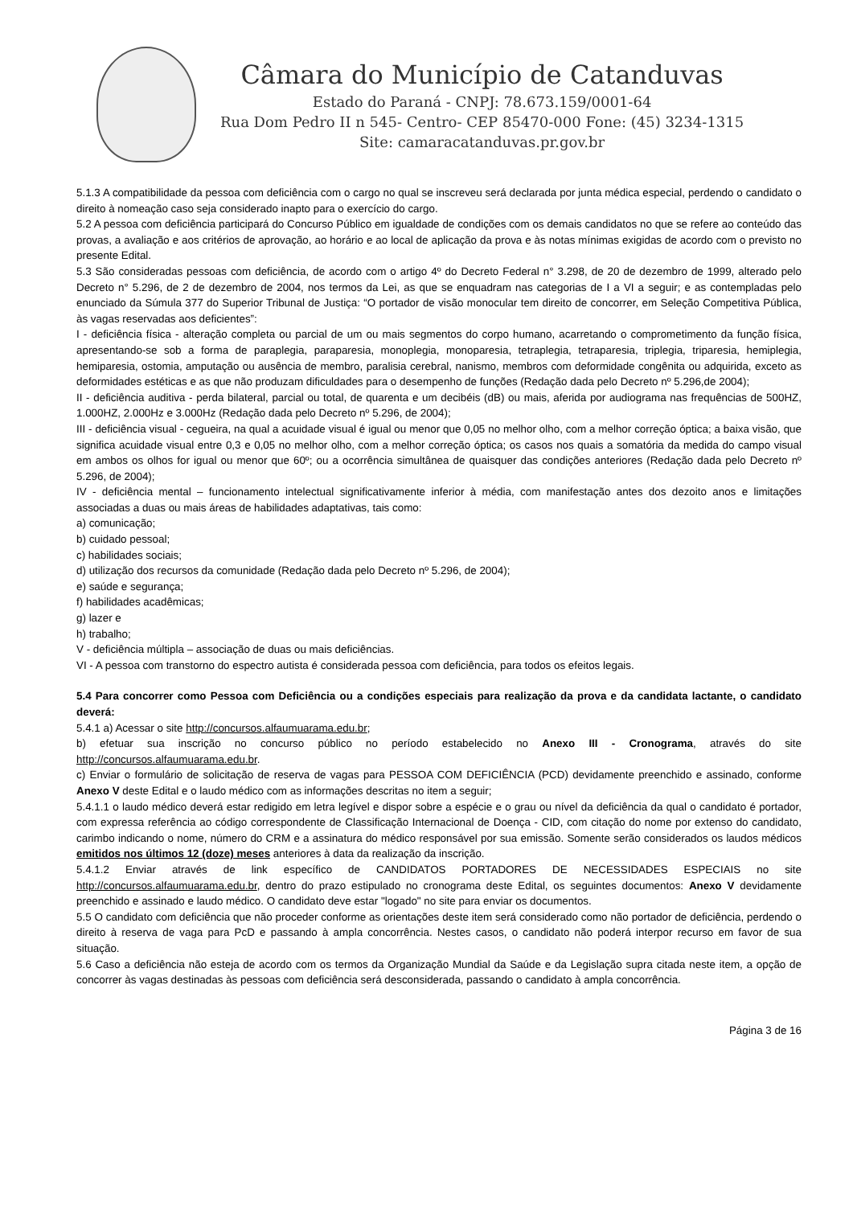Câmara do Município de Catanduvas
Estado do Paraná - CNPJ: 78.673.159/0001-64
Rua Dom Pedro II n 545- Centro- CEP 85470-000 Fone: (45) 3234-1315
Site: camaracatanduvas.pr.gov.br
5.1.3 A compatibilidade da pessoa com deficiência com o cargo no qual se inscreveu será declarada por junta médica especial, perdendo o candidato o direito à nomeação caso seja considerado inapto para o exercício do cargo.
5.2 A pessoa com deficiência participará do Concurso Público em igualdade de condições com os demais candidatos no que se refere ao conteúdo das provas, a avaliação e aos critérios de aprovação, ao horário e ao local de aplicação da prova e às notas mínimas exigidas de acordo com o previsto no presente Edital.
5.3 São consideradas pessoas com deficiência, de acordo com o artigo 4º do Decreto Federal n° 3.298, de 20 de dezembro de 1999, alterado pelo Decreto n° 5.296, de 2 de dezembro de 2004, nos termos da Lei, as que se enquadram nas categorias de I a VI a seguir; e as contempladas pelo enunciado da Súmula 377 do Superior Tribunal de Justiça: “O portador de visão monocular tem direito de concorrer, em Seleção Competitiva Pública, às vagas reservadas aos deficientes”:
I - deficiência física - alteração completa ou parcial de um ou mais segmentos do corpo humano, acarretando o comprometimento da função física, apresentando-se sob a forma de paraplegia, paraparesia, monoplegia, monoparesia, tetraplegia, tetraparesia, triplegia, triparesia, hemiplegia, hemiparesia, ostomia, amputação ou ausência de membro, paralisia cerebral, nanismo, membros com deformidade congênita ou adquirida, exceto as deformidades estéticas e as que não produzam dificuldades para o desempenho de funções (Redação dada pelo Decreto nº 5.296,de 2004);
II - deficiência auditiva - perda bilateral, parcial ou total, de quarenta e um decibéis (dB) ou mais, aferida por audiograma nas frequências de 500HZ, 1.000HZ, 2.000Hz e 3.000Hz (Redação dada pelo Decreto nº 5.296, de 2004);
III - deficiência visual - cegueira, na qual a acuidade visual é igual ou menor que 0,05 no melhor olho, com a melhor correção óptica; a baixa visão, que significa acuidade visual entre 0,3 e 0,05 no melhor olho, com a melhor correção óptica; os casos nos quais a somatória da medida do campo visual em ambos os olhos for igual ou menor que 60º; ou a ocorrência simultânea de quaisquer das condições anteriores (Redação dada pelo Decreto nº 5.296, de 2004);
IV - deficiência mental – funcionamento intelectual significativamente inferior à média, com manifestação antes dos dezoito anos e limitações associadas a duas ou mais áreas de habilidades adaptativas, tais como:
a) comunicação;
b) cuidado pessoal;
c) habilidades sociais;
d) utilização dos recursos da comunidade (Redação dada pelo Decreto nº 5.296, de 2004);
e) saúde e segurança;
f) habilidades acadêmicas;
g) lazer e
h) trabalho;
V - deficiência múltipla – associação de duas ou mais deficiências.
VI - A pessoa com transtorno do espectro autista é considerada pessoa com deficiência, para todos os efeitos legais.
5.4 Para concorrer como Pessoa com Deficiência ou a condições especiais para realização da prova e da candidata lactante, o candidato deverá:
5.4.1 a) Acessar o site http://concursos.alfaumuarama.edu.br;
b) efetuar sua inscrição no concurso público no período estabelecido no Anexo III - Cronograma, através do site http://concursos.alfaumuarama.edu.br.
c) Enviar o formulário de solicitação de reserva de vagas para PESSOA COM DEFICIÊNCIA (PCD) devidamente preenchido e assinado, conforme Anexo V deste Edital e o laudo médico com as informações descritas no item a seguir;
5.4.1.1 o laudo médico deverá estar redigido em letra legível e dispor sobre a espécie e o grau ou nível da deficiência da qual o candidato é portador, com expressa referência ao código correspondente de Classificação Internacional de Doença - CID, com citação do nome por extenso do candidato, carimbo indicando o nome, número do CRM e a assinatura do médico responsável por sua emissão. Somente serão considerados os laudos médicos emitidos nos últimos 12 (doze) meses anteriores à data da realização da inscrição.
5.4.1.2 Enviar através de link específico de CANDIDATOS PORTADORES DE NECESSIDADES ESPECIAIS no site http://concursos.alfaumuarama.edu.br, dentro do prazo estipulado no cronograma deste Edital, os seguintes documentos: Anexo V devidamente preenchido e assinado e laudo médico. O candidato deve estar "logado" no site para enviar os documentos.
5.5 O candidato com deficiência que não proceder conforme as orientações deste item será considerado como não portador de deficiência, perdendo o direito à reserva de vaga para PcD e passando à ampla concorrência. Nestes casos, o candidato não poderá interpor recurso em favor de sua situação.
5.6 Caso a deficiência não esteja de acordo com os termos da Organização Mundial da Saúde e da Legislação supra citada neste item, a opção de concorrer às vagas destinadas às pessoas com deficiência será desconsiderada, passando o candidato à ampla concorrência.
Página 3 de 16